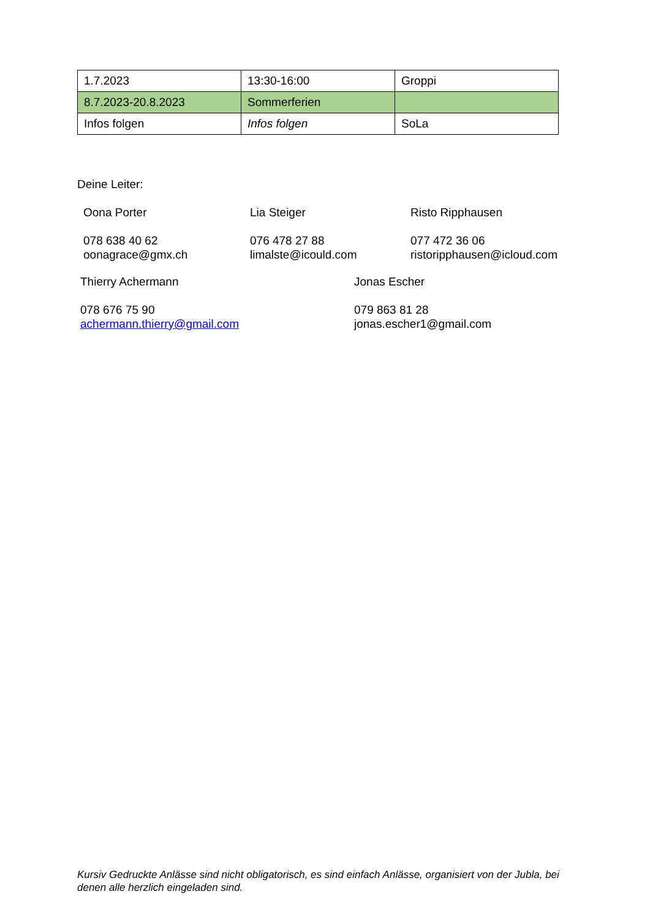| 1.7.2023 | 13:30-16:00 | Groppi |
| 8.7.2023-20.8.2023 | Sommerferien | |
| Infos folgen | Infos folgen | SoLa |
Deine Leiter:
Oona Porter
078 638 40 62
oonagrace@gmx.ch
Lia Steiger
076 478 27 88
limalste@icould.com
Risto Ripphausen
077 472 36 06
ristoripphausen@icloud.com
Thierry Achermann
078 676 75 90
achermann.thierry@gmail.com
Jonas Escher
079 863 81 28
jonas.escher1@gmail.com
Kursiv Gedruckte Anlässe sind nicht obligatorisch, es sind einfach Anlässe, organisiert von der Jubla, bei denen alle herzlich eingeladen sind.